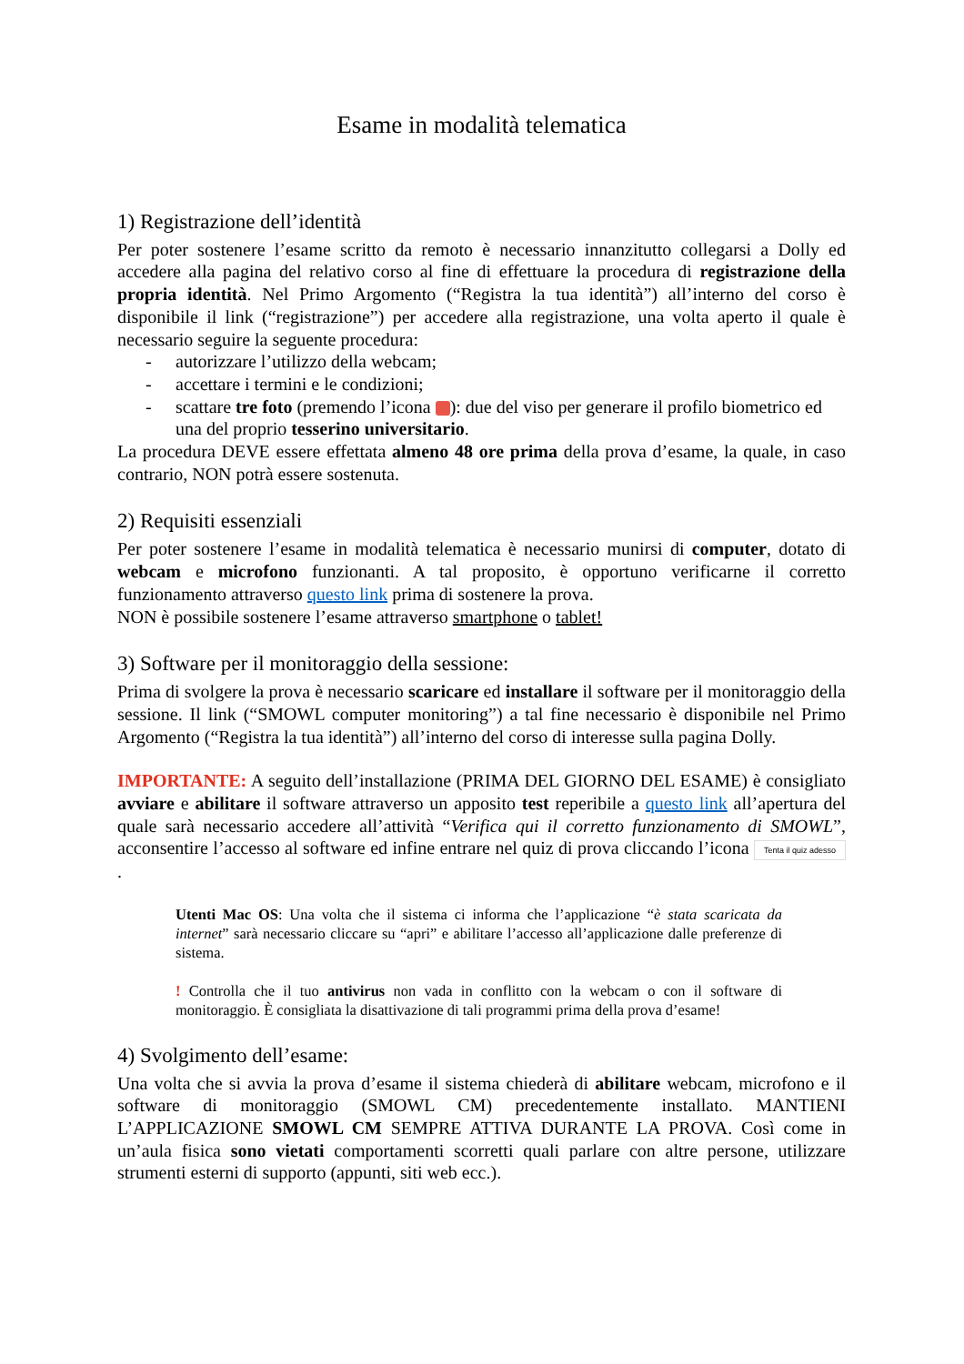Esame in modalità telematica
1) Registrazione dell’identità
Per poter sostenere l’esame scritto da remoto è necessario innanzitutto collegarsi a Dolly ed accedere alla pagina del relativo corso al fine di effettuare la procedura di registrazione della propria identità. Nel Primo Argomento (“Registra la tua identità”) all’interno del corso è disponibile il link (“registrazione”) per accedere alla registrazione, una volta aperto il quale è necessario seguire la seguente procedura:
- autorizzare l’utilizzo della webcam;
- accettare i termini e le condizioni;
- scattare tre foto (premendo l’icona ): due del viso per generare il profilo biometrico ed una del proprio tesserino universitario.
La procedura DEVE essere effettata almeno 48 ore prima della prova d’esame, la quale, in caso contrario, NON potrà essere sostenuta.
2) Requisiti essenziali
Per poter sostenere l’esame in modalità telematica è necessario munirsi di computer, dotato di webcam e microfono funzionanti. A tal proposito, è opportuno verificarne il corretto funzionamento attraverso questo link prima di sostenere la prova.
NON è possibile sostenere l’esame attraverso smartphone o tablet!
3) Software per il monitoraggio della sessione:
Prima di svolgere la prova è necessario scaricare ed installare il software per il monitoraggio della sessione. Il link (“SMOWL computer monitoring”) a tal fine necessario è disponibile nel Primo Argomento (“Registra la tua identità”) all’interno del corso di interesse sulla pagina Dolly.
IMPORTANTE: A seguito dell’installazione (PRIMA DEL GIORNO DEL ESAME) è consigliato avviare e abilitare il software attraverso un apposito test reperibile a questo link all’apertura del quale sarà necessario accedere all’attività “Verifica qui il corretto funzionamento di SMOWL”, acconsentire l’accesso al software ed infine entrare nel quiz di prova cliccando l’icona Tenta il quiz adesso .
Utenti Mac OS: Una volta che il sistema ci informa che l’applicazione “è stata scaricata da internet” sarà necessario cliccare su “apri” e abilitare l’accesso all’applicazione dalle preferenze di sistema.
! Controlla che il tuo antivirus non vada in conflitto con la webcam o con il software di monitoraggio. È consigliata la disattivazione di tali programmi prima della prova d’esame!
4) Svolgimento dell’esame:
Una volta che si avvia la prova d’esame il sistema chiederà di abilitare webcam, microfono e il software di monitoraggio (SMOWL CM) precedentemente installato. MANTIENI L’APPLICAZIONE SMOWL CM SEMPRE ATTIVA DURANTE LA PROVA. Così come in un’aula fisica sono vietati comportamenti scorretti quali parlare con altre persone, utilizzare strumenti esterni di supporto (appunti, siti web ecc.).